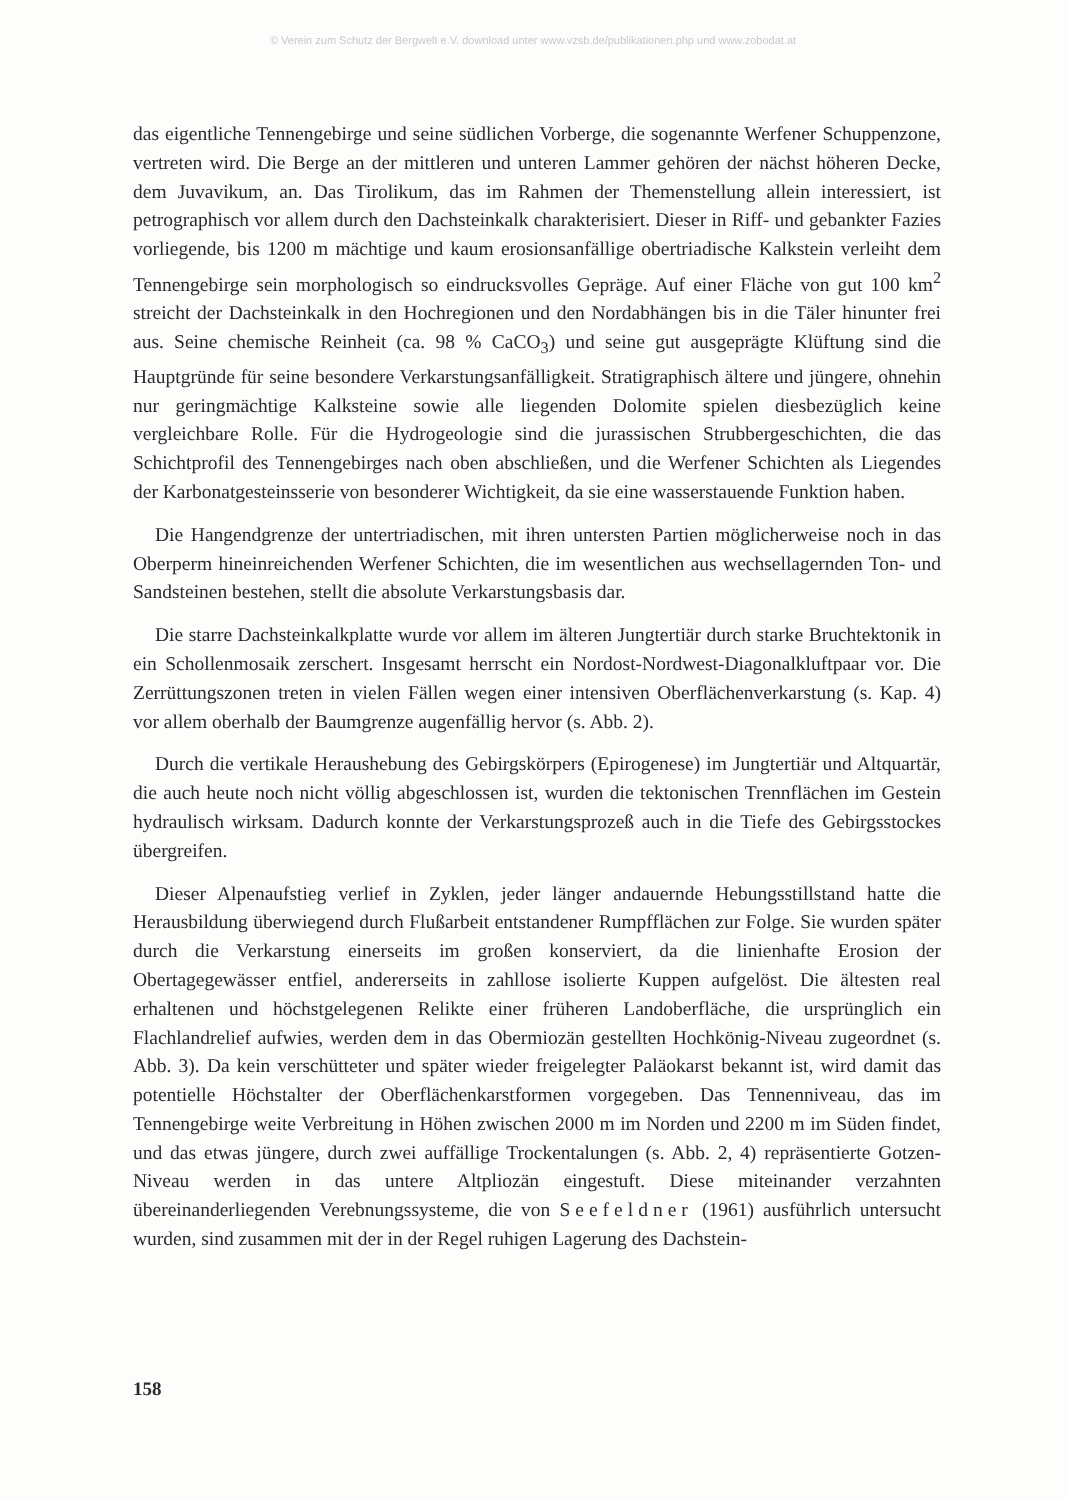© Verein zum Schutz der Bergwelt e.V. download unter www.vzsb.de/publikationen.php und www.zobodat.at
das eigentliche Tennengebirge und seine südlichen Vorberge, die sogenannte Werfener Schuppenzone, vertreten wird. Die Berge an der mittleren und unteren Lammer gehören der nächst höheren Decke, dem Juvavikum, an. Das Tirolikum, das im Rahmen der Themenstellung allein interessiert, ist petrographisch vor allem durch den Dachsteinkalk charakterisiert. Dieser in Riff- und gebankter Fazies vorliegende, bis 1200 m mächtige und kaum erosionsanfällige obertriadische Kalkstein verleiht dem Tennengebirge sein morphologisch so eindrucksvolles Gepräge. Auf einer Fläche von gut 100 km<sup>2</sup> streicht der Dachsteinkalk in den Hochregionen und den Nordabhängen bis in die Täler hinunter frei aus. Seine chemische Reinheit (ca. 98 % CaCO<sub>3</sub>) und seine gut ausgeprägte Klüftung sind die Hauptgründe für seine besondere Verkarstungsanfälligkeit. Stratigraphisch ältere und jüngere, ohnehin nur geringmächtige Kalksteine sowie alle liegenden Dolomite spielen diesbezüglich keine vergleichbare Rolle. Für die Hydrogeologie sind die jurassischen Strubbergeschichten, die das Schichtprofil des Tennengebirges nach oben abschließen, und die Werfener Schichten als Liegendes der Karbonatgesteinsserie von besonderer Wichtigkeit, da sie eine wasserstauende Funktion haben.
Die Hangendgrenze der untertriadischen, mit ihren untersten Partien möglicherweise noch in das Oberperm hineinreichenden Werfener Schichten, die im wesentlichen aus wechsellagernden Ton- und Sandsteinen bestehen, stellt die absolute Verkarstungsbasis dar.
Die starre Dachsteinkalkplatte wurde vor allem im älteren Jungtertiär durch starke Bruchtektonik in ein Schollenmosaik zerschert. Insgesamt herrscht ein Nordost-Nordwest-Diagonalkluftpaar vor. Die Zerrüttungszonen treten in vielen Fällen wegen einer intensiven Oberflächenverkarstung (s. Kap. 4) vor allem oberhalb der Baumgrenze augenfällig hervor (s. Abb. 2).
Durch die vertikale Heraushebung des Gebirgskörpers (Epirogenese) im Jungtertiär und Altquartär, die auch heute noch nicht völlig abgeschlossen ist, wurden die tektonischen Trennflächen im Gestein hydraulisch wirksam. Dadurch konnte der Verkarstungsprozeß auch in die Tiefe des Gebirgsstockes übergreifen.
Dieser Alpenaufstieg verlief in Zyklen, jeder länger andauernde Hebungsstillstand hatte die Herausbildung überwiegend durch Flußarbeit entstandener Rumpfflächen zur Folge. Sie wurden später durch die Verkarstung einerseits im großen konserviert, da die linienhafte Erosion der Obertagegewässer entfiel, andererseits in zahllose isolierte Kuppen aufgelöst. Die ältesten real erhaltenen und höchstgelegenen Relikte einer früheren Landoberfläche, die ursprünglich ein Flachlandrelief aufwies, werden dem in das Obermiozän gestellten Hochkönig-Niveau zugeordnet (s. Abb. 3). Da kein verschütteter und später wieder freigelegter Paläokarst bekannt ist, wird damit das potentielle Höchstalter der Oberflächenkarstformen vorgegeben. Das Tennenniveau, das im Tennengebirge weite Verbreitung in Höhen zwischen 2000 m im Norden und 2200 m im Süden findet, und das etwas jüngere, durch zwei auffällige Trockentalungen (s. Abb. 2, 4) repräsentierte Gotzen-Niveau werden in das untere Altpliozän eingestuft. Diese miteinander verzahnten übereinanderliegenden Verebnungssysteme, die von Seefeldner (1961) ausführlich untersucht wurden, sind zusammen mit der in der Regel ruhigen Lagerung des Dachstein-
158